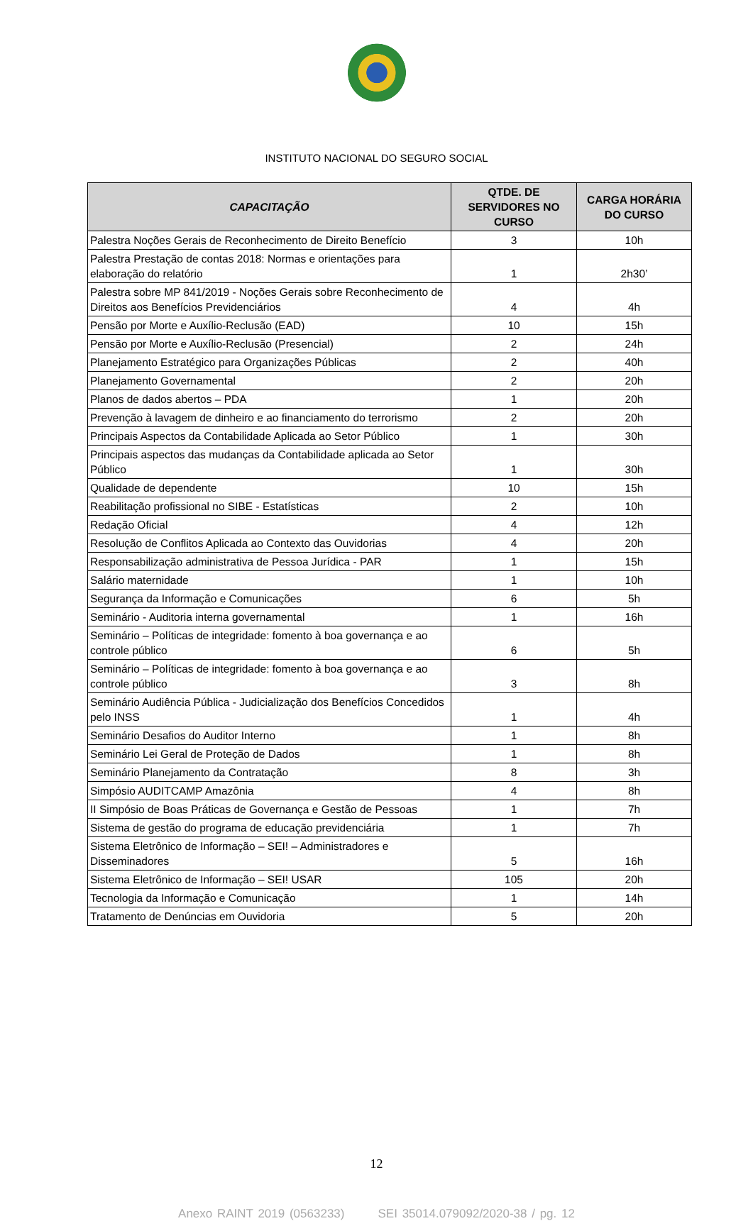INSTITUTO NACIONAL DO SEGURO SOCIAL
| CAPACITAÇÃO | QTDE. DE SERVIDORES NO CURSO | CARGA HORÁRIA DO CURSO |
| --- | --- | --- |
| Palestra Noções Gerais de Reconhecimento de Direito Benefício | 3 | 10h |
| Palestra Prestação de contas 2018: Normas e orientações para elaboração do relatório | 1 | 2h30’ |
| Palestra sobre MP 841/2019 - Noções Gerais sobre Reconhecimento de Direitos aos Benefícios Previdenciários | 4 | 4h |
| Pensão por Morte e Auxílio-Reclusão (EAD) | 10 | 15h |
| Pensão por Morte e Auxílio-Reclusão (Presencial) | 2 | 24h |
| Planejamento Estratégico para Organizações Públicas | 2 | 40h |
| Planejamento Governamental | 2 | 20h |
| Planos de dados abertos – PDA | 1 | 20h |
| Prevenção à lavagem de dinheiro e ao financiamento do terrorismo | 2 | 20h |
| Principais Aspectos da Contabilidade Aplicada ao Setor Público | 1 | 30h |
| Principais aspectos das mudanças da Contabilidade aplicada ao Setor Público | 1 | 30h |
| Qualidade de dependente | 10 | 15h |
| Reabilitação profissional no SIBE - Estatísticas | 2 | 10h |
| Redação Oficial | 4 | 12h |
| Resolução de Conflitos Aplicada ao Contexto das Ouvidorias | 4 | 20h |
| Responsabilização administrativa de Pessoa Jurídica - PAR | 1 | 15h |
| Salário maternidade | 1 | 10h |
| Segurança da Informação e Comunicações | 6 | 5h |
| Seminário - Auditoria interna governamental | 1 | 16h |
| Seminário – Políticas de integridade: fomento à boa governança e ao controle público | 6 | 5h |
| Seminário – Políticas de integridade: fomento à boa governança e ao controle público | 3 | 8h |
| Seminário Audiência Pública - Judicialização dos Benefícios Concedidos pelo INSS | 1 | 4h |
| Seminário Desafios do Auditor Interno | 1 | 8h |
| Seminário Lei Geral de Proteção de Dados | 1 | 8h |
| Seminário Planejamento da Contratação | 8 | 3h |
| Simpósio AUDITCAMP Amazônia | 4 | 8h |
| II Simpósio de Boas Práticas de Governança e Gestão de Pessoas | 1 | 7h |
| Sistema de gestão do programa de educação previdenciária | 1 | 7h |
| Sistema Eletrônico de Informação – SEI! – Administradores e Disseminadores | 5 | 16h |
| Sistema Eletrônico de Informação – SEI! USAR | 105 | 20h |
| Tecnologia da Informação e Comunicação | 1 | 14h |
| Tratamento de Denúncias em Ouvidoria | 5 | 20h |
12
Anexo RAINT 2019 (0563233) SEI 35014.079092/2020-38 / pg. 12